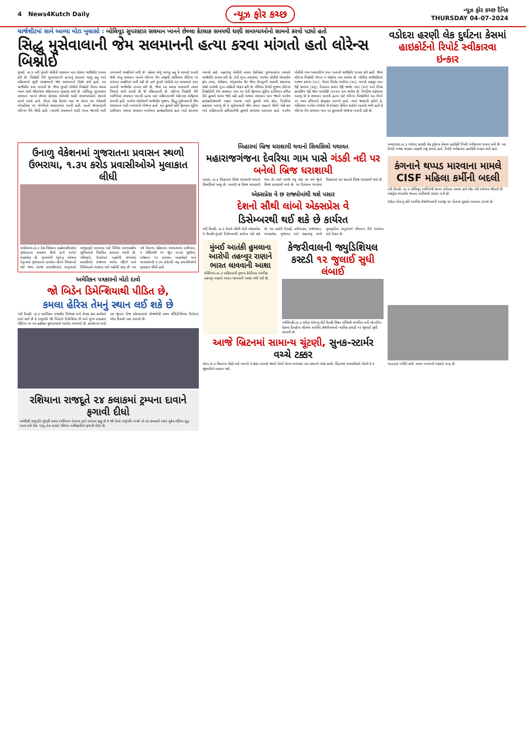4 News4Kutch Daily ન્યૂઝ ફોર કચ્છ
ન્યૂઝ ફોર કચ્છ દૈનિક
THURSDAY 04-07-2024
ચાર્જશીટમાં સામે આવ્યા મોટા ખુલાસો : બોલિવૂડ સુપરસ્ટાર સલમાન ખાનને છેલ્લા કેટલાક સમયથી ઘણી સમસ્યાઓનો સામનો કરવો પડ્યો હતો
સિદ્ધુ મુસેવાલાની જેમ સલમાનની હત્યા કરવા માંગતો હતો લોરેન્સ બિશ્નોઈ
મુંબઈ, તા.૩ નવી મુંબઈ પોલીસે સલમાન ખાન કેસમાં ચાર્જશીટ દાખલ કરી છે. બિશ્નોઈ ગેંગે સુપરસ્ટારની હત્યાનું કાવતરું ઘડ્યું હતું અને મહિનાઓ સુધી પડછાયાની જેમ સલમાનનો પીછો કર્યો હતો. આ ચાર્જશીટ ૩૫૦ પાનાની છે. જેમાં મુંબઈ પોલીસે બિશ્નોઈ ગેંગના સમગ્ર પ્લાન સાથે જોડાયેલા ચોંકાવનારા ખુલાસા કર્યા છે. બોલિવૂડ સુપરસ્ટાર સલમાન ખાનને છેલ્લા કેટલાક સમયથી ઘણી સમસ્યાઓનો સામનો કરવો પડ્યો હતો. ઈદના એક દિવસ બાદ જ તેમના ઘર ગેલેક્સી એપાર્ટમેન્ટ પર ગોળીઓ ચલાવવામાં આવી હતી. આની જવાબદારી લોરેન્સ ગેંગે લીધી હતી. ત્યારથી સલમાનને ઘણી વખત જાનથી મારી નાખવાની ધમકીઓ મળી છે. પહેલા એવું લાગતું હતું કે મામલો દબાઈ જશે પરંતુ સલમાન ખાનને લોરેન્સ ગેંગ તરફથી સોશિયલ મીડિયા પર વારંવાર ધમકીઓ મળી રહી છે. હવે મુંબઈ પોલીસે આ મામલામાં ૩૫૦ પાનાની ચાર્જશીટ દાખલ કરી છે, જેમાં આ સમગ્ર મામલાની તમામ વિગતો સામે આવી છે જે ચોંકાવનારી છે. લોરેન્સ બિશ્નોઈ ગેંગે અભિનેતા સલમાન ખાનની હત્યા માટે પાકિસ્તાનથી એકે-૪૭ રાઈફલ્સ મંગાવી હતી. પનવેલ પોલીસની ચાર્જશીટ મુજબ, સિદ્ધુ મુસેવાલાની જેમ સલમાનને મારી નાખવાની યોજના હતી. આ હુમલો કોઈ ફિલ્મના શૂટિંગ દરમિયાન અથવા સલમાન પનવેલના ફાર્મહાઉસમાં હતા ત્યારે કરવામાં આવ્યો હશે. મહારાષ્ટ્ર પોલીસે તમામ ટેકનિકલ પુરાવાઓના આધારે ચાર્જશીટ દાખલ કરી છે. તેની ગુપ્ત તપાસમાં, પનવેલ પોલીસે મોબાઈલ ફોન ટાવર, લોકેશન, વોટ્સએપ ચેટ જેવા ઈનપુટની મદદથી શંકાસ્પદ લોકો પાસેથી ગુપ્ત માહિતી એકત્ર કરી છે. મીડિયા રિપોર્ટ મુજબ લોરેન્સ બિશ્નોઈની ગેંગ સલમાન ખાન પર તેની ફિલ્મના શૂટિંગ દરમિયાન કથિત રીતે હુમલો કરવા જઈ રહી હતી અથવા સલમાન ખાન જ્યારે પનવેલ ફાર્મહાઉસમાંથી બહાર આવ્યા ત્યારે હુમલો થયો હોત. રિપોર્ટમાં કહેવામાં આવ્યું છે કે મુસેવાલાની જેમ તેમના વાહનને ઘેરીને એકે-૪૭ અને પાકિસ્તાની હથિયારોથી હુમલો કરવામાં આવનાર હતો. પનવેલ પોલીસે ગયા અઠવાડિયે ૩૫૦ પાનાની ચાર્જશીટ દાખલ કરી હતી. જેમાં લોરેન્સ બિશ્નોઈ ગેંગના ૫ લોકોના નામ સામેલ છે. પોલીસ ચાર્જશીટમાં અજય કશ્યપ (૨૮), ગૌતમ વિનોદ ભાટિયા (૨૯), વાસ્પી મહમૂદ ખાન ઉર્ફે ચાઇના (૩૬), રિઝવાન હસન ઉર્ફે જાવેદ ખાન (૨૫) અને દીપક હવાસિંગ ઉર્ફે જોન વાલ્મીકી (૩૦)ના નામ સામેલ છે. રિપોર્ટમાં કહેવામાં આવ્યું છે કે સલમાન ખાનની હત્યા માટે લોરેન્સ બિશ્નોઈએ આ ગેંગને ૨૫ લાખ રૂપિયાનો કોન્ટ્રાક્ટ આપ્યો હતો. તમને જણાવી દઈએ કે, એપ્રિલમાં પનવેલ પોલીસ ઈન્સ્પેક્ટર નીતિન ઠાકરેને બાતમી મળી હતી કે લોરેન્સ ગેંગ સલમાન ખાન પર હુમલાની યોજના બનાવી રહી છે.
વડોદરા હરણી લેક દુર્ઘટના કેસમાં હાઇકોર્ટનો રિપોર્ટ સ્વીકારવા ઇન્કાર
ઉનાળુ વેકેશનમાં ગુજરાતના પ્રવાસન સ્થળો ઉભરાયા, ૧.૩૫ કરોડ પ્રવાસીઓએ મુલાકાત લીધી
ગાંધીનગર,તા.૩ દેશ-વિદેશના સહેલાણીઓમાં ગુજરાતના પ્રવાસન ક્ષેત્રો પ્રત્યે અનેરું આકર્ષણ છે. મુખ્યમંત્રી ભૂપેન્દ્ર પટેલના નેતૃત્વમાં ગુજરાતના પ્રવાસન ક્ષેત્રને વિશ્વસ્તરે લઈ જવા તેમજ પ્રવાસીઓના અનુભવને અભૂતપૂર્વ બનાવવા માટે વિવિધ માળખાકીય સુવિધાઓ વિકસિત કરવામાં આવી છે. પરિણામે, ઉત્તરોત્તર બહોળી સંખ્યામાં પ્રવાસીઓ રાજ્યના અનેરા સૌંદર્ય અને વિવિધતાને માણવા માટે પહોંચી રહ્યા છે. આ વર્ષે ઉનાળા વેકેશનના સમયગાળા દરમિયાન, ૧ એપ્રિલથી ૧૦ જૂન ૨૦૨૪ સુધીમાં, રાજ્યના ૧૨ પ્રવાસન આકર્ષણો અને યાત્રાધામની ૧.૩૫ કરોડથી વધુ પ્રવાસીઓએ મુલાકાત લીધી હતી.
અમેરિકન પત્રકારનો મોટો દાવો
જો બિડેન ડિમેન્શિયાથી પીડિત છે,
કમલા હેરિસ તેમનું સ્થાન લઈ શકે છે
નવી દિલ્હી, તા.૩ અમેરિકન રાજકીય વિવેચક અને લેખક ટકર કાર્લસને દાવો કર્યો છે કે રાષ્ટ્રપતિ જો બિડેનને ડિમેન્શિયા છે અને મુખ્ય પ્રવાહના મીડિયા પર આ હકીકત છુપાવવાનો આરોપ લગાવ્યો છે. કાર્લસનને દાવો ૨૭ જૂનના રોજ એટલાન્ટામાં યોજાયેલી પ્રથમ પ્રેસિડેન્શિયલ ડિબેટના થોડા દિવસો બાદ આવ્યો છે.
રશિયાના રાજદૂતે ૨૪ કલાકમાં ટ્રમ્પના દાવાને ફગાવી દીધો
અમેરિકી રાષ્ટ્રપતિ ચૂંટણી પ્રચાર દરમિયાન ડોનાલ્ડ ટ્રમ્પે વારંવાર કહ્યું છે કે જો તેઓ રાષ્ટ્રપતિ બનશે તો ૨૪ કલાકની અંદર યુક્રેન-રશિયા યુદ્ધ ખતમ કરી દેશે. પરંતુ તેના દાવાને રશિયન અધિકારીએ ફગાવી દીધો છે.
બિહારમાં બ્રિજ ધરાશાયી થવાનો સિલસિલો યથાવત
મહારાજગંજના દેવરિયા ગામ પાસે ગંડકી નદી પર બનેલો બ્રિજ ધરાશાયી
પટણા, તા.૩ બિહારમાં બ્રિજ ધરાશાયી થવાનો સિલસિલો ચાલુ છે. અગાઉ છ બ્રિજ ધરાશાયી થયા છે ત્યારે આજે વધુ એક ૩૫ વર્ષ જૂનો બ્રિજ ધરાશાયી થયો છે. ૧૫ દિવસના ગાળામાં બિહારમાં આ સાતમો બ્રિજ ધરાશાયી થયો છે.
એક્સપ્રેસ વે છ રાજ્યોમાંથી થશે પસાર
દેશનો સૌથી લાંબો એક્સપ્રેસ વે
ડિસેમ્બરથી થઈ શકે છે કાર્યરત
નવી દિલ્હી, તા.૩ દેશનો સૌથી મોટો એક્સપ્રેસ વે દિલ્હી-મુંબઈ ડિસેમ્બરથી કાર્યરત થઈ શકે છે. આ હાઈવે દિલ્હી, હરિયાણા, રાજસ્થાન, મધ્યપ્રદેશ, ગુજરાત અને મહારાષ્ટ્ર વચ્ચે મુસાફરીના અનુભવને નોંધપાત્ર રીતે વધારવા માટે તૈયાર છે.
મુંબઈ આતંકી હુમલાના આરોપી તહવ્વુર રાણાને ભારત લાવવાની આશા
વોશિંગ્ટન,તા.૩ પાકિસ્તાની મૂળના કેનેડિયન નાગરિક તહવ્વુર રાણાને ભારત લાવવાની આશા વધી ગઈ છે.
કેજરીવાલની જ્યુડિશિયલ કસ્ટડી ૧૨ જુલાઈ સુધી લંબાઈ
નવીદિલ્હી,તા.૩ રાઉઝ એવન્યુ કોર્ટે દિલ્હી લિકર પોલિસી સંબંધિત મની લોન્ડરિંગ કેસમાં દિલ્હીના સીએમ અરવિંદ કેજરીવાલની ન્યાયિક કસ્ટડી ૧૨ જુલાઈ સુધી લંબાવી છે.
આજે બ્રિટનમાં સામાન્ય ચૂંટણી, સુનક-સ્ટાર્મર વચ્ચે ટક્કર
લંડન,તા.૩ બ્રિટનના લોકો માટે આખરે તે ક્ષણ આવશે જ્યારે તેઓ તેમના મનપસંદ વડા પ્રધાનને પસંદ કરશે. બ્રિટનમાં આવતીકાલે એટલે કે ૪ જુલાઈએ મતદાન થશે.
અમદાવાદ,તા.૩ વડોદરા હરણી લેક દુર્ઘટના કેસમાં હાઈકોર્ટે રિપોર્ટ સ્વીકારવા ઇન્કાર કર્યો છે. આ રિપોર્ટ રાજ્ય સરકાર તરફથી રજૂ કરાયો હતો. રિપોર્ટ સ્વીકારવા હાઈકોર્ટે ઇન્કાર કર્યો હતો.
કંગનાને થપ્પડ મારવાના મામલે CISF મહિલા કર્મીની બદલી
નવી દિલ્હી, તા.૩ બોલિવૂડ અભિનેત્રી કંગના રનૌતના નામમાં હવે એક નવી ઓળખ જોડાઈ છે. એક્ટ્રેસ ભારતીય જનતા પાર્ટીમાંથી સાંસદ બની છે.
રાઉઝ એવન્યુ કોર્ટે અરવિંદ કેજરીવાલની અરજી પર પોતાનો ચુકાદો અનામત રાખ્યો છે.
૧૯૯૬માં ખરીદી હતી. પ્રધાન બનવાનો આંકડો ૩૨૬ છે.